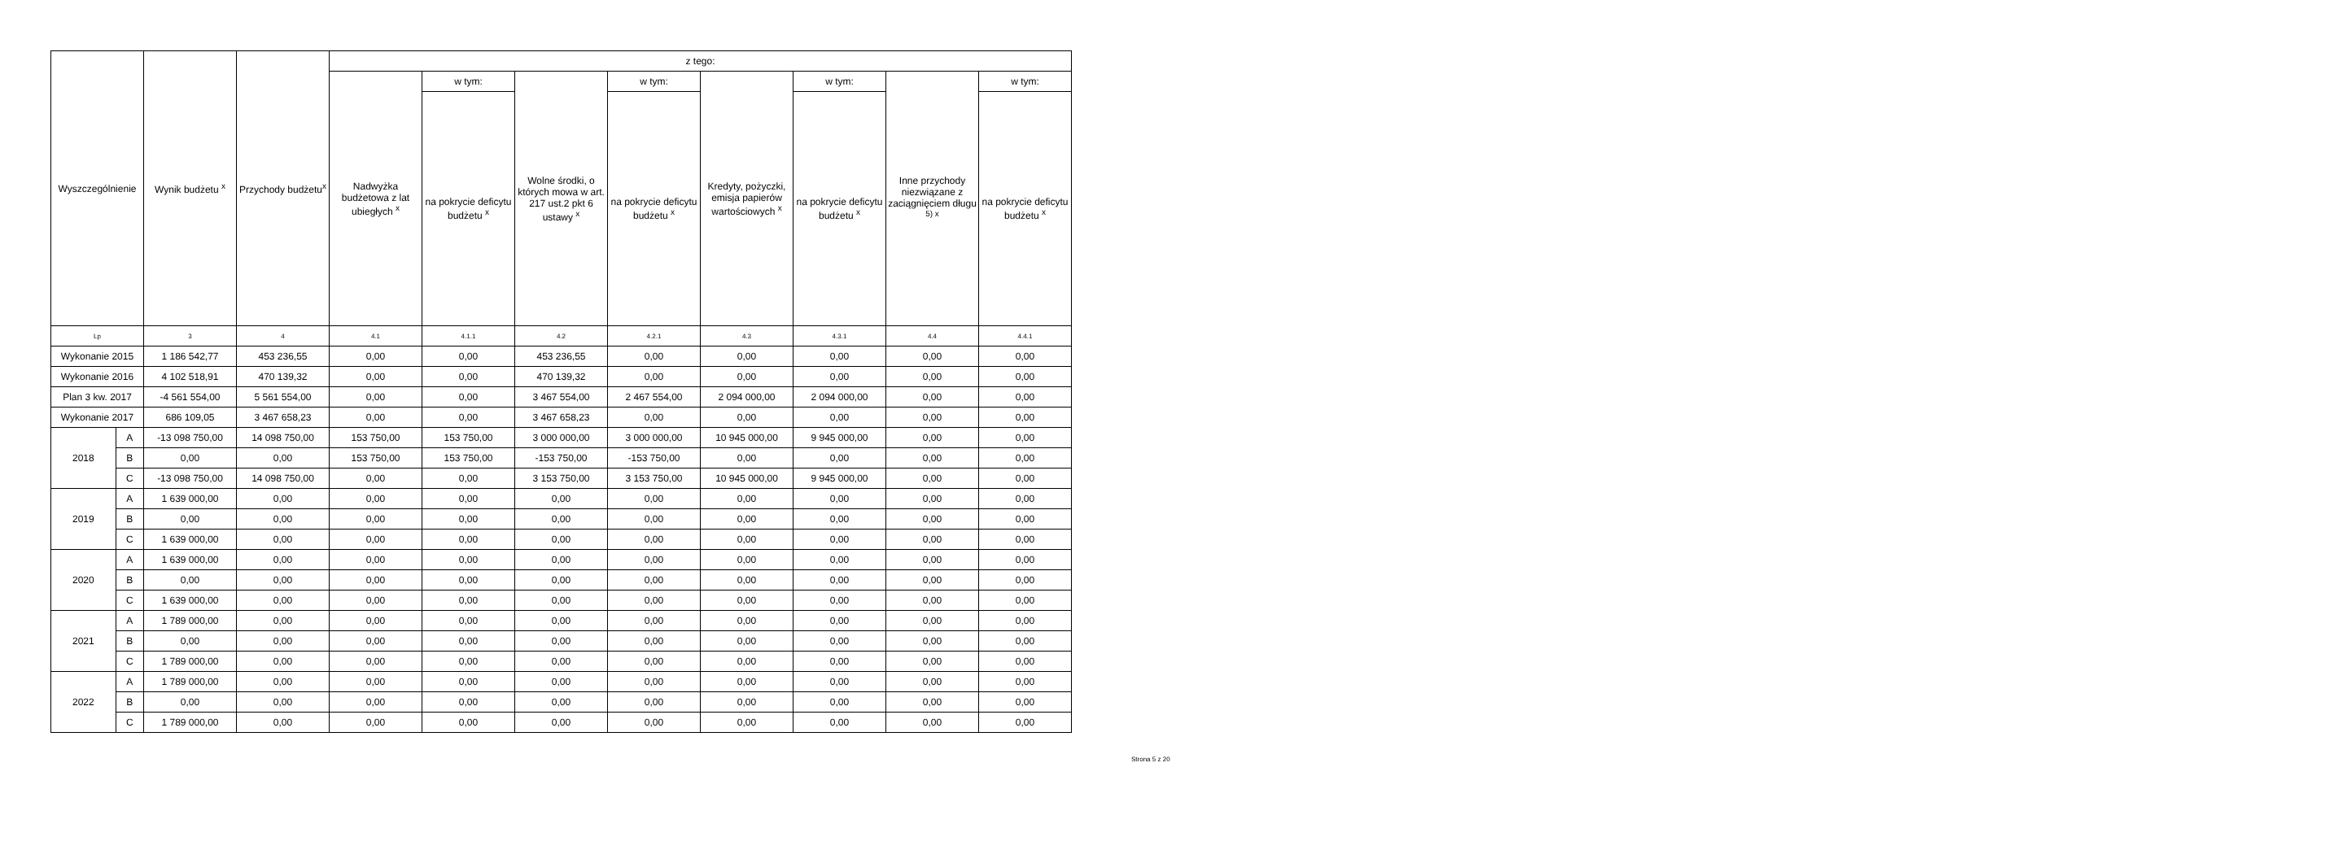| Wyszczególnienie | | Wynik budżetu <sup>x</sup> | Przychody budżetu<sup>x</sup> | z tego: | | | | | | | |
| --- | --- | --- | --- | --- | --- | --- | --- | --- | --- | --- | --- |
| | | | | Nadwyżka budżetowa z lat ubiegłych <sup>x</sup> | w tym: | Wolne środki, o których mowa w art. 217 ust.2 pkt 6 ustawy <sup>x</sup> | w tym: | Kredyty, pożyczki, emisja papierów wartościowych <sup>x</sup> | w tym: | Inne przychody niezwiązane z zaciągnięciem długu <sup>5) x</sup> | w tym: |
| | | | | | na pokrycie deficytu budżetu <sup>x</sup> | | na pokrycie deficytu budżetu <sup>x</sup> | | na pokrycie deficytu budżetu <sup>x</sup> | | na pokrycie deficytu budżetu <sup>x</sup> |
| Lp | | 3 | 4 | 4.1 | 4.1.1 | 4.2 | 4.2.1 | 4.3 | 4.3.1 | 4.4 | 4.4.1 |
| Wykonanie 2015 | | 1 186 542,77 | 453 236,55 | 0,00 | 0,00 | 453 236,55 | 0,00 | 0,00 | 0,00 | 0,00 | 0,00 |
| Wykonanie 2016 | | 4 102 518,91 | 470 139,32 | 0,00 | 0,00 | 470 139,32 | 0,00 | 0,00 | 0,00 | 0,00 | 0,00 |
| Plan 3 kw. 2017 | | -4 561 554,00 | 5 561 554,00 | 0,00 | 0,00 | 3 467 554,00 | 2 467 554,00 | 2 094 000,00 | 2 094 000,00 | 0,00 | 0,00 |
| Wykonanie 2017 | | 686 109,05 | 3 467 658,23 | 0,00 | 0,00 | 3 467 658,23 | 0,00 | 0,00 | 0,00 | 0,00 | 0,00 |
| 2018 | A | -13 098 750,00 | 14 098 750,00 | 153 750,00 | 153 750,00 | 3 000 000,00 | 3 000 000,00 | 10 945 000,00 | 9 945 000,00 | 0,00 | 0,00 |
| | B | 0,00 | 0,00 | 153 750,00 | 153 750,00 | -153 750,00 | -153 750,00 | 0,00 | 0,00 | 0,00 | 0,00 |
| | C | -13 098 750,00 | 14 098 750,00 | 0,00 | 0,00 | 3 153 750,00 | 3 153 750,00 | 10 945 000,00 | 9 945 000,00 | 0,00 | 0,00 |
| 2019 | A | 1 639 000,00 | 0,00 | 0,00 | 0,00 | 0,00 | 0,00 | 0,00 | 0,00 | 0,00 | 0,00 |
| | B | 0,00 | 0,00 | 0,00 | 0,00 | 0,00 | 0,00 | 0,00 | 0,00 | 0,00 | 0,00 |
| | C | 1 639 000,00 | 0,00 | 0,00 | 0,00 | 0,00 | 0,00 | 0,00 | 0,00 | 0,00 | 0,00 |
| 2020 | A | 1 639 000,00 | 0,00 | 0,00 | 0,00 | 0,00 | 0,00 | 0,00 | 0,00 | 0,00 | 0,00 |
| | B | 0,00 | 0,00 | 0,00 | 0,00 | 0,00 | 0,00 | 0,00 | 0,00 | 0,00 | 0,00 |
| | C | 1 639 000,00 | 0,00 | 0,00 | 0,00 | 0,00 | 0,00 | 0,00 | 0,00 | 0,00 | 0,00 |
| 2021 | A | 1 789 000,00 | 0,00 | 0,00 | 0,00 | 0,00 | 0,00 | 0,00 | 0,00 | 0,00 | 0,00 |
| | B | 0,00 | 0,00 | 0,00 | 0,00 | 0,00 | 0,00 | 0,00 | 0,00 | 0,00 | 0,00 |
| | C | 1 789 000,00 | 0,00 | 0,00 | 0,00 | 0,00 | 0,00 | 0,00 | 0,00 | 0,00 | 0,00 |
| 2022 | A | 1 789 000,00 | 0,00 | 0,00 | 0,00 | 0,00 | 0,00 | 0,00 | 0,00 | 0,00 | 0,00 |
| | B | 0,00 | 0,00 | 0,00 | 0,00 | 0,00 | 0,00 | 0,00 | 0,00 | 0,00 | 0,00 |
| | C | 1 789 000,00 | 0,00 | 0,00 | 0,00 | 0,00 | 0,00 | 0,00 | 0,00 | 0,00 | 0,00 |
Strona 5 z 20